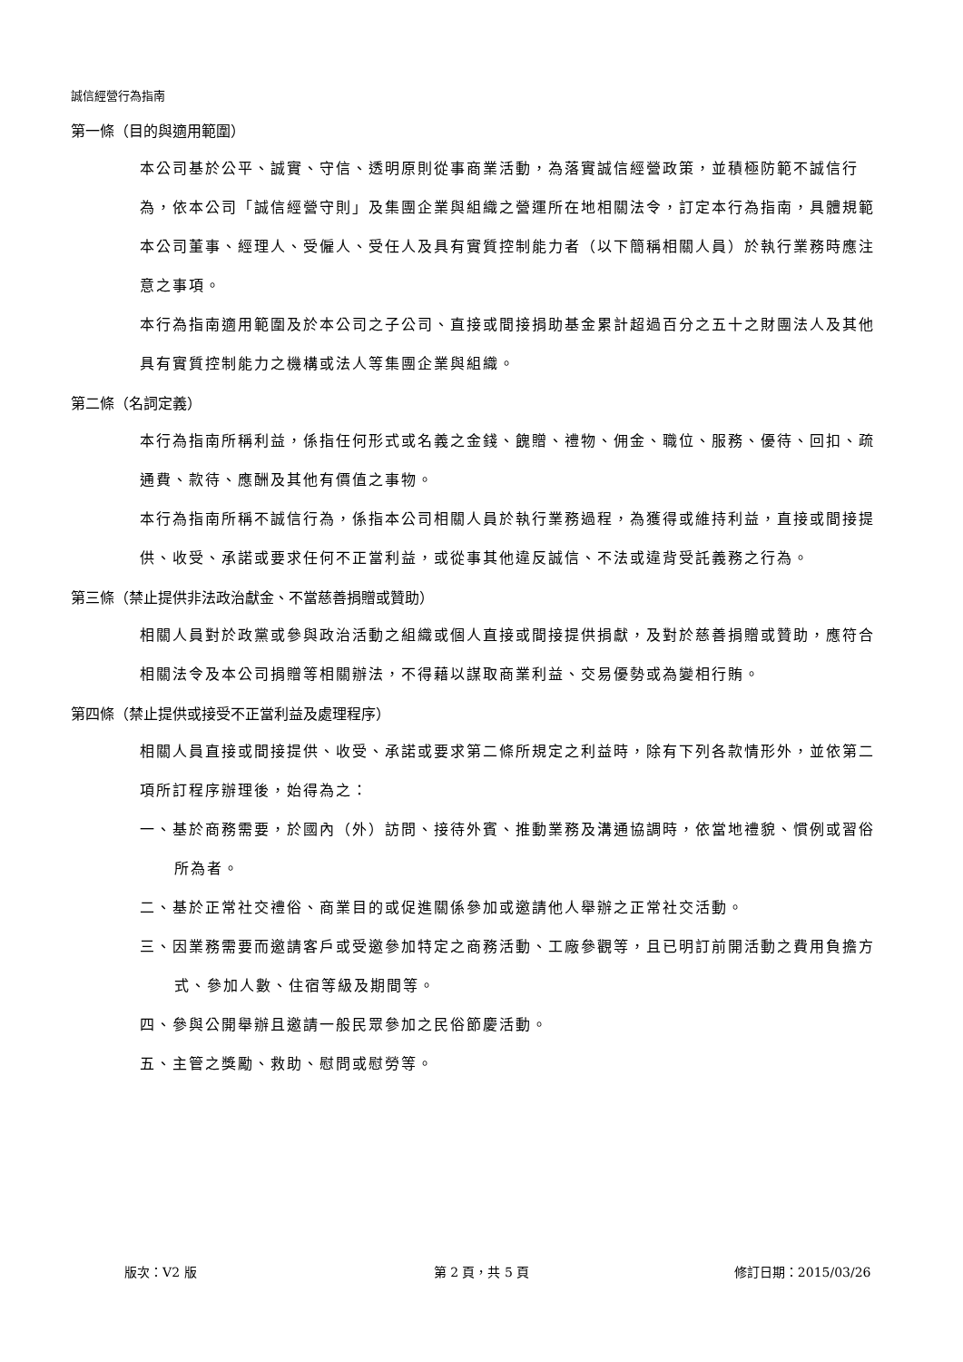誠信經營行為指南
第一條（目的與適用範圍）
本公司基於公平、誠實、守信、透明原則從事商業活動，為落實誠信經營政策，並積極防範不誠信行為，依本公司「誠信經營守則」及集團企業與組織之營運所在地相關法令，訂定本行為指南，具體規範本公司董事、經理人、受僱人、受任人及具有實質控制能力者（以下簡稱相關人員）於執行業務時應注意之事項。
本行為指南適用範圍及於本公司之子公司、直接或間接捐助基金累計超過百分之五十之財團法人及其他具有實質控制能力之機構或法人等集團企業與組織。
第二條（名詞定義）
本行為指南所稱利益，係指任何形式或名義之金錢、餽贈、禮物、佣金、職位、服務、優待、回扣、疏通費、款待、應酬及其他有價值之事物。
本行為指南所稱不誠信行為，係指本公司相關人員於執行業務過程，為獲得或維持利益，直接或間接提供、收受、承諾或要求任何不正當利益，或從事其他違反誠信、不法或違背受託義務之行為。
第三條（禁止提供非法政治獻金、不當慈善捐贈或贊助）
相關人員對於政黨或參與政治活動之組織或個人直接或間接提供捐獻，及對於慈善捐贈或贊助，應符合相關法令及本公司捐贈等相關辦法，不得藉以謀取商業利益、交易優勢或為變相行賄。
第四條（禁止提供或接受不正當利益及處理程序）
相關人員直接或間接提供、收受、承諾或要求第二條所規定之利益時，除有下列各款情形外，並依第二項所訂程序辦理後，始得為之：
一、基於商務需要，於國內（外）訪問、接待外賓、推動業務及溝通協調時，依當地禮貌、慣例或習俗所為者。
二、基於正常社交禮俗、商業目的或促進關係參加或邀請他人舉辦之正常社交活動。
三、因業務需要而邀請客戶或受邀參加特定之商務活動、工廠參觀等，且已明訂前開活動之費用負擔方式、參加人數、住宿等級及期間等。
四、參與公開舉辦且邀請一般民眾參加之民俗節慶活動。
五、主管之獎勵、救助、慰問或慰勞等。
版次：V2 版 第 2 頁，共 5 頁 修訂日期：2015/03/26